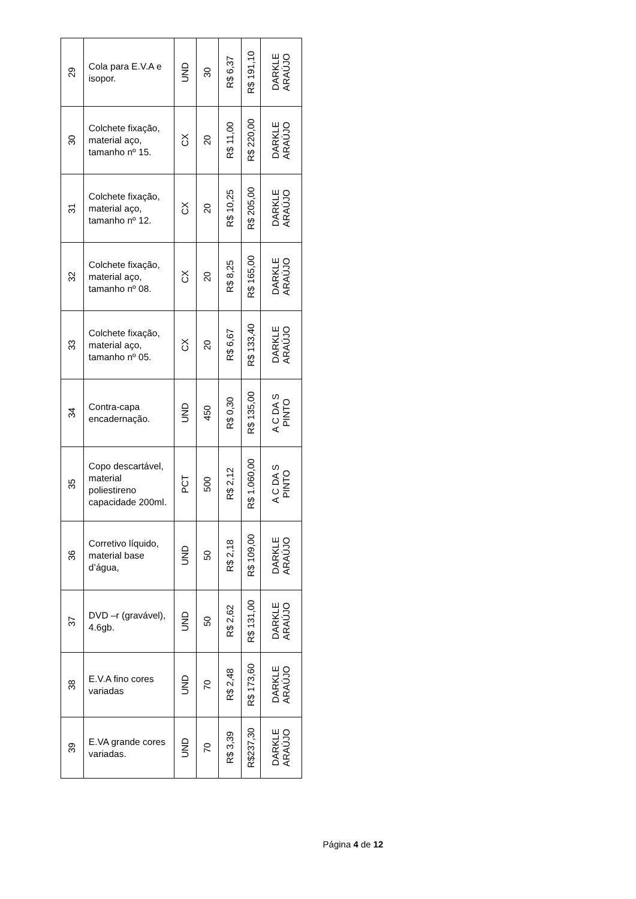| 29 | Cola para E.V.A e isopor. | UND | 30 | R$ 6,37 | R$ 191,10 | DARKLE ARAÚJO |
| 30 | Colchete fixação, material aço, tamanho nº 15. | CX | 20 | R$ 11,00 | R$ 220,00 | DARKLE ARAÚJO |
| 31 | Colchete fixação, material aço, tamanho nº 12. | CX | 20 | R$ 10,25 | R$ 205,00 | DARKLE ARAÚJO |
| 32 | Colchete fixação, material aço, tamanho nº 08. | CX | 20 | R$ 8,25 | R$ 165,00 | DARKLE ARAÚJO |
| 33 | Colchete fixação, material aço, tamanho nº 05. | CX | 20 | R$ 6,67 | R$ 133,40 | DARKLE ARAÚJO |
| 34 | Contra-capa encadernação. | UND | 450 | R$ 0,30 | R$ 135,00 | A C DA S PINTO |
| 35 | Copo descartável, material poliestireno capacidade 200ml. | PCT | 500 | R$ 2,12 | R$ 1.060,00 | A C DA S PINTO |
| 36 | Corretivo líquido, material base d’água, | UND | 50 | R$ 2,18 | R$ 109,00 | DARKLE ARAÚJO |
| 37 | DVD –r (gravável), 4.6gb. | UND | 50 | R$ 2,62 | R$ 131,00 | DARKLE ARAÚJO |
| 38 | E.V.A fino cores variadas | UND | 70 | R$ 2,48 | R$ 173,60 | DARKLE ARAÚJO |
| 39 | E.VA grande cores variadas. | UND | 70 | R$ 3,39 | R$237,30 | DARKLE ARAÚJO |
Página 4 de 12